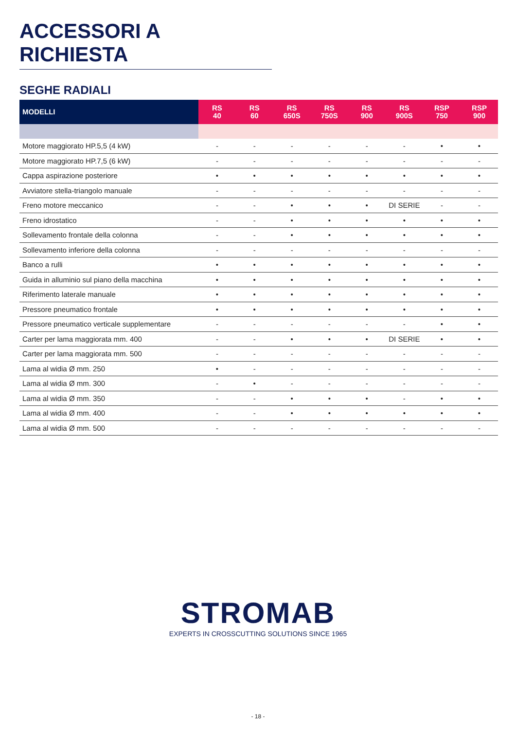ACCESSORI A RICHIESTA
SEGHE RADIALI
| MODELLI | RS 40 | RS 60 | RS 650S | RS 750S | RS 900 | RS 900S | RSP 750 | RSP 900 |
| --- | --- | --- | --- | --- | --- | --- | --- | --- |
| Motore maggiorato HP.5,5 (4 kW) | - | - | - | - | - | - | • | • |
| Motore maggiorato HP.7,5 (6 kW) | - | - | - | - | - | - | - | - |
| Cappa aspirazione posteriore | • | • | • | • | • | • | • | • |
| Avviatore stella-triangolo manuale | - | - | - | - | - | - | - | - |
| Freno motore meccanico | - | - | • | • | • | DI SERIE | - | - |
| Freno idrostatico | - | - | • | • | • | • | • | • |
| Sollevamento frontale della colonna | - | - | • | • | • | • | • | • |
| Sollevamento inferiore della colonna | - | - | - | - | - | - | - | - |
| Banco a rulli | • | • | • | • | • | • | • | • |
| Guida in alluminio sul piano della macchina | • | • | • | • | • | • | • | • |
| Riferimento laterale manuale | • | • | • | • | • | • | • | • |
| Pressore pneumatico frontale | • | • | • | • | • | • | • | • |
| Pressore pneumatico verticale supplementare | - | - | - | - | - | - | • | • |
| Carter per lama maggiorata mm. 400 | - | - | • | • | • | DI SERIE | • | • |
| Carter per lama maggiorata mm. 500 | - | - | - | - | - | - | - | - |
| Lama al widia Ø mm. 250 | • | - | - | - | - | - | - | - |
| Lama al widia Ø mm. 300 | - | • | - | - | - | - | - | - |
| Lama al widia Ø mm. 350 | - | - | • | • | • | - | • | • |
| Lama al widia Ø mm. 400 | - | - | • | • | • | • | • | • |
| Lama al widia Ø mm. 500 | - | - | - | - | - | - | - | - |
STROMAB
EXPERTS IN CROSSCUTTING SOLUTIONS SINCE 1965
- 18 -